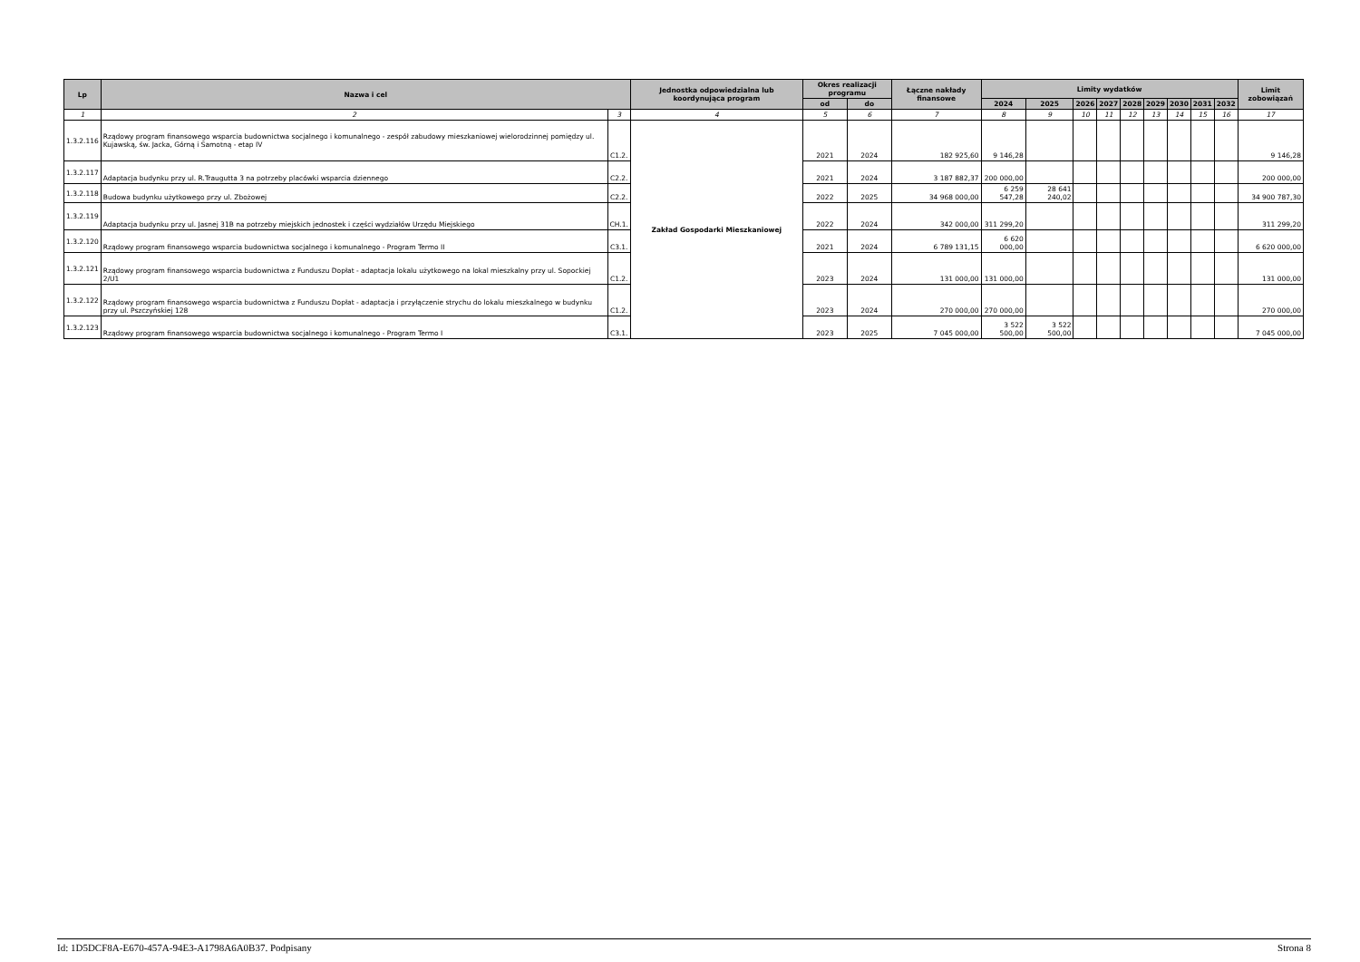| Lp | Nazwa i cel | | Jednostka odpowiedzialna lub koordynująca program | Okres realizacji programu | | Łączne nakłady finansowe | Limity wydatków | | | | | | | | | Limit zobowiązań |
| --- | --- | --- | --- | --- | --- | --- | --- | --- | --- | --- | --- | --- | --- | --- | --- | --- |
| | | | | od | do | | 2024 | 2025 | 2026 | 2027 | 2028 | 2029 | 2030 | 2031 | 2032 | |
| 1 | 2 | 3 | 4 | 5 | 6 | 7 | 8 | 9 | 10 | 11 | 12 | 13 | 14 | 15 | 16 | 17 |
| 1.3.2.116 | Rządowy program finansowego wsparcia budownictwa socjalnego i komunalnego - zespół zabudowy mieszkaniowej wielorodzinnej pomiędzy ul. Kujawską, św. Jacka, Górną i Samotną - etap IV | C1.2. | Zakład Gospodarki Mieszkaniowej | 2021 | 2024 | 182 925,60 | 9 146,28 | | | | | | | | | 9 146,28 |
| 1.3.2.117 | Adaptacja budynku przy ul. R.Traugutta 3 na potrzeby placówki wsparcia dziennego | C2.2. | | 2021 | 2024 | 3 187 882,37 | 200 000,00 | | | | | | | | | 200 000,00 |
| 1.3.2.118 | Budowa budynku użytkowego przy ul. Zbożowej | C2.2. | | 2022 | 2025 | 34 968 000,00 | 6 259 547,28 | 28 641 240,02 | | | | | | | | 34 900 787,30 |
| 1.3.2.119 | Adaptacja budynku przy ul. Jasnej 31B na potrzeby miejskich jednostek i części wydziałów Urzędu Miejskiego | CH.1. | | 2022 | 2024 | 342 000,00 | 311 299,20 | | | | | | | | | 311 299,20 |
| 1.3.2.120 | Rządowy program finansowego wsparcia budownictwa socjalnego i komunalnego - Program Termo II | C3.1. | | 2021 | 2024 | 6 789 131,15 | 6 620 000,00 | | | | | | | | | 6 620 000,00 |
| 1.3.2.121 | Rządowy program finansowego wsparcia budownictwa z Funduszu Dopłat - adaptacja lokalu użytkowego na lokal mieszkalny przy ul. Sopockiej 2/U1 | C1.2. | | 2023 | 2024 | 131 000,00 | 131 000,00 | | | | | | | | | 131 000,00 |
| 1.3.2.122 | Rządowy program finansowego wsparcia budownictwa z Funduszu Dopłat - adaptacja i przyłączenie strychu do lokalu mieszkalnego w budynku przy ul. Pszczyńskiej 128 | C1.2. | | 2023 | 2024 | 270 000,00 | 270 000,00 | | | | | | | | | 270 000,00 |
| 1.3.2.123 | Rządowy program finansowego wsparcia budownictwa socjalnego i komunalnego - Program Termo I | C3.1. | | 2023 | 2025 | 7 045 000,00 | 3 522 500,00 | 3 522 500,00 | | | | | | | | 7 045 000,00 |
Id: 1D5DCF8A-E670-457A-94E3-A1798A6A0B37. Podpisany Strona 8